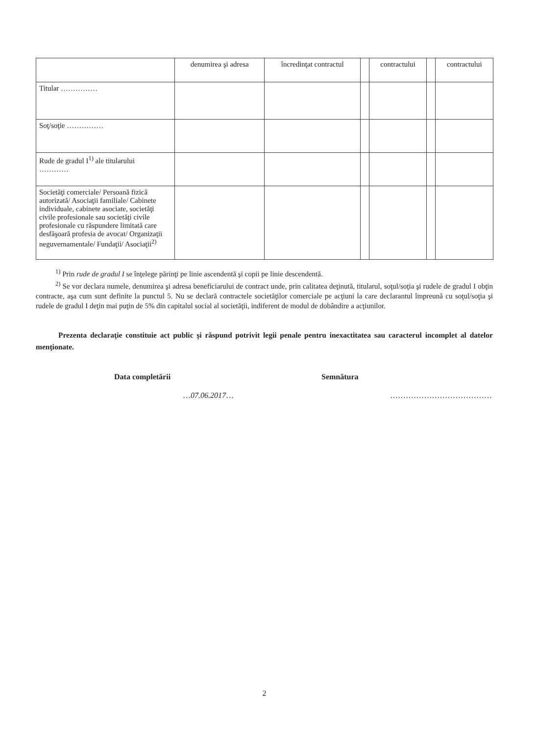| | denumirea şi adresa | încredinţat contractul | | contractului | | contractului |
| Titular …………… | | | | | | |
| Soţ/soţie …………… | | | | | | |
| Rude de gradul I<sup>1)</sup> ale titularului ………… | | | | | | |
| Societăţi comerciale/ Persoană fizică autorizată/ Asociaţii familiale/ Cabinete individuale, cabinete asociate, societăţi civile profesionale sau societăţi civile profesionale cu răspundere limitată care desfăşoară profesia de avocat/ Organizaţii neguvernamentale/ Fundaţii/ Asociaţii<sup>2)</sup> | | | | | | |
<sup>1)</sup> Prin rude de gradul I se înţelege părinţi pe linie ascendentă şi copii pe linie descendentă.
<sup>2)</sup> Se vor declara numele, denumirea şi adresa beneficiarului de contract unde, prin calitatea deţinută, titularul, soţul/soţia şi rudele de gradul I obţin contracte, aşa cum sunt definite la punctul 5. Nu se declară contractele societăţilor comerciale pe acţiuni la care declarantul împreună cu soţul/soţia şi rudele de gradul I deţin mai puţin de 5% din capitalul social al societăţii, indiferent de modul de dobândire a acţiunilor.
Prezenta declaraţie constituie act public şi răspund potrivit legii penale pentru inexactitatea sau caracterul incomplet al datelor menţionate.
Data completării
…07.06.2017…
Semnătura
…………………………………
2